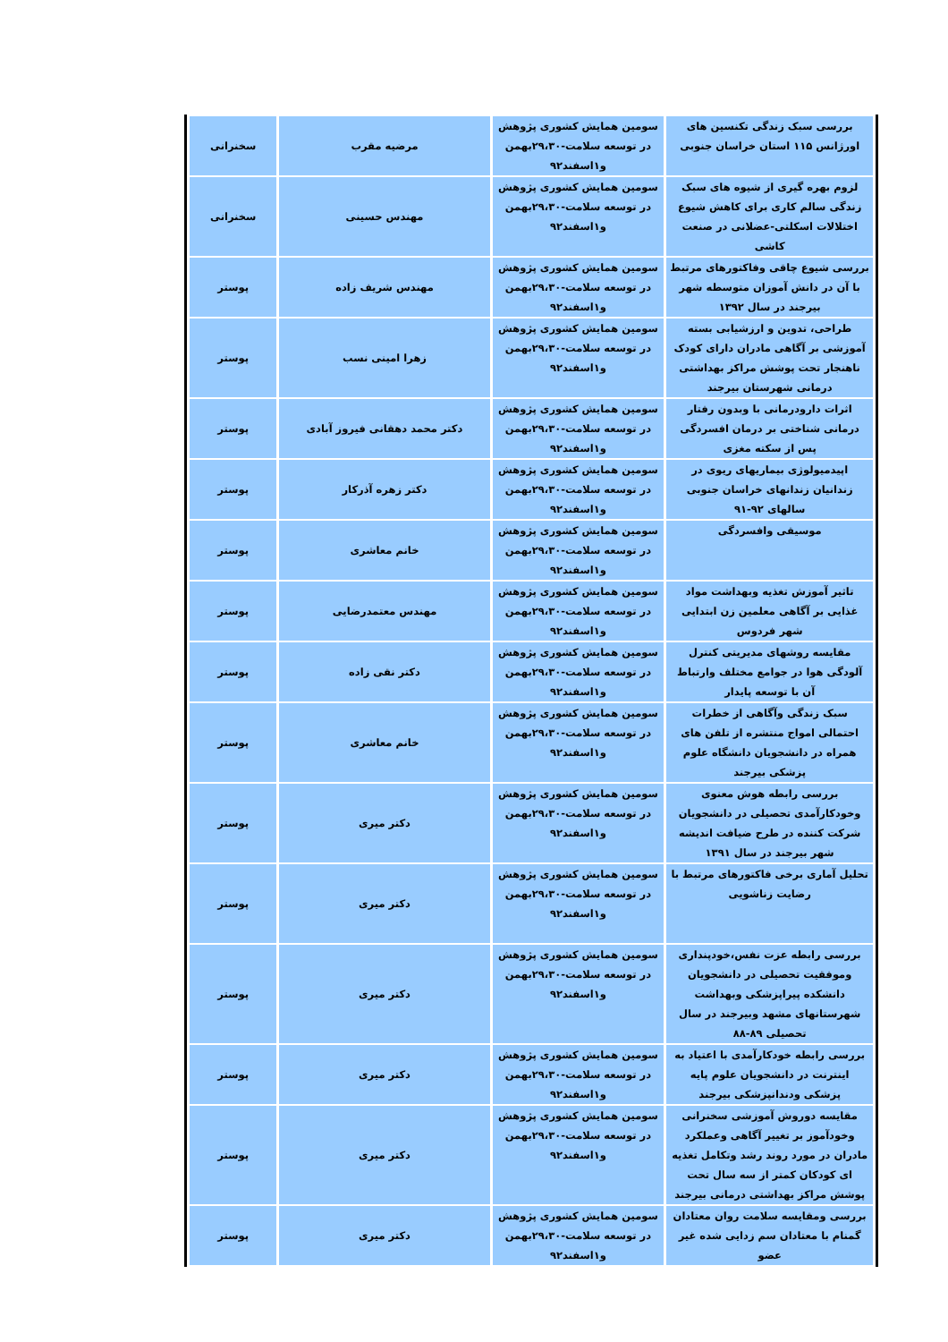| بررسی سبک زندگی تکنسین های اورژانس ۱۱۵ استان خراسان جنوبی | سومین همایش کشوری پژوهش در توسعه سلامت-۲۹،۳۰بهمن و۱اسفند۹۲ | مرضیه مقرب | سخنرانی |
| لزوم بهره گیری از شیوه های سبک زندگی سالم کاری برای کاهش شیوع اختلالات اسکلتی-عضلانی در صنعت کاشی | سومین همایش کشوری پژوهش در توسعه سلامت-۲۹،۳۰بهمن و۱اسفند۹۲ | مهندس حسینی | سخنرانی |
| بررسی شیوع چاقی وفاکتورهای مرتبط با آن در دانش آموزان متوسطه شهر بیرجند در سال ۱۳۹۲ | سومین همایش کشوری پژوهش در توسعه سلامت-۲۹،۳۰بهمن و۱اسفند۹۲ | مهندس شریف زاده | پوستر |
| طراحی، تدوین و ارزشیابی بسته آموزشی بر آگاهی مادران دارای کودک ناهنجار تحت پوشش مراکز بهداشتی درمانی شهرستان بیرجند | سومین همایش کشوری پژوهش در توسعه سلامت-۲۹،۳۰بهمن و۱اسفند۹۲ | زهرا امینی نسب | پوستر |
| اثرات دارودرمانی با وبدون رفتار درمانی شناختی بر درمان افسردگی پس از سکته مغزی | سومین همایش کشوری پژوهش در توسعه سلامت-۲۹،۳۰بهمن و۱اسفند۹۲ | دکتر محمد دهقانی فیروز آبادی | پوستر |
| اپیدمیولوژی بیماریهای ریوی در زندانیان زندانهای خراسان جنوبی سالهای ۹۲-۹۱ | سومین همایش کشوری پژوهش در توسعه سلامت-۲۹،۳۰بهمن و۱اسفند۹۲ | دکتر زهره آذرکار | پوستر |
| موسیقی وافسردگی | سومین همایش کشوری پژوهش در توسعه سلامت-۲۹،۳۰بهمن و۱اسفند۹۲ | خانم معاشری | پوستر |
| تاثیر آموزش تغذیه وبهداشت مواد غذایی بر آگاهی معلمین زن ابتدایی شهر فردوس | سومین همایش کشوری پژوهش در توسعه سلامت-۲۹،۳۰بهمن و۱اسفند۹۲ | مهندس معتمدرضایی | پوستر |
| مقایسه روشهای مدیریتی کنترل آلودگی هوا در جوامع مختلف وارتباط آن با توسعه پایدار | سومین همایش کشوری پژوهش در توسعه سلامت-۲۹،۳۰بهمن و۱اسفند۹۲ | دکتر نقی زاده | پوستر |
| سبک زندگی وآگاهی از خطرات احتمالی امواج منتشره از تلفن های همراه در دانشجویان دانشگاه علوم پزشکی بیرجند | سومین همایش کشوری پژوهش در توسعه سلامت-۲۹،۳۰بهمن و۱اسفند۹۲ | خانم معاشری | پوستر |
| بررسی رابطه هوش معنوی وخودکارآمدی تحصیلی در دانشجویان شرکت کننده در طرح ضیافت اندیشه شهر بیرجند در سال ۱۳۹۱ | سومین همایش کشوری پژوهش در توسعه سلامت-۲۹،۳۰بهمن و۱اسفند۹۲ | دکتر میری | پوستر |
| تحلیل آماری برخی فاکتورهای مرتبط با رضایت زناشویی | سومین همایش کشوری پژوهش در توسعه سلامت-۲۹،۳۰بهمن و۱اسفند۹۲ | دکتر میری | پوستر |
| بررسی رابطه عزت نفس،خودپنداری وموفقیت تحصیلی در دانشجویان دانشکده پیراپزشکی وبهداشت شهرستانهای مشهد وبیرجند در سال تحصیلی ۸۹-۸۸ | سومین همایش کشوری پژوهش در توسعه سلامت-۲۹،۳۰بهمن و۱اسفند۹۲ | دکتر میری | پوستر |
| بررسی رابطه خودکارآمدی با اعتیاد به اینترنت در دانشجویان علوم پایه پزشکی ودندانپزشکی بیرجند | سومین همایش کشوری پژوهش در توسعه سلامت-۲۹،۳۰بهمن و۱اسفند۹۲ | دکتر میری | پوستر |
| مقایسه دوروش آموزشی سخنرانی وخودآموز بر تغییر آگاهی وعملکرد مادران در مورد روند رشد وتکامل تغذیه ای کودکان کمتر از سه سال تحت پوشش مراکز بهداشتی درمانی بیرجند | سومین همایش کشوری پژوهش در توسعه سلامت-۲۹،۳۰بهمن و۱اسفند۹۲ | دکتر میری | پوستر |
| بررسی ومقایسه سلامت روان معتادان گمنام با معتادان سم زدایی شده غیر عضو | سومین همایش کشوری پژوهش در توسعه سلامت-۲۹،۳۰بهمن و۱اسفند۹۲ | دکتر میری | پوستر |